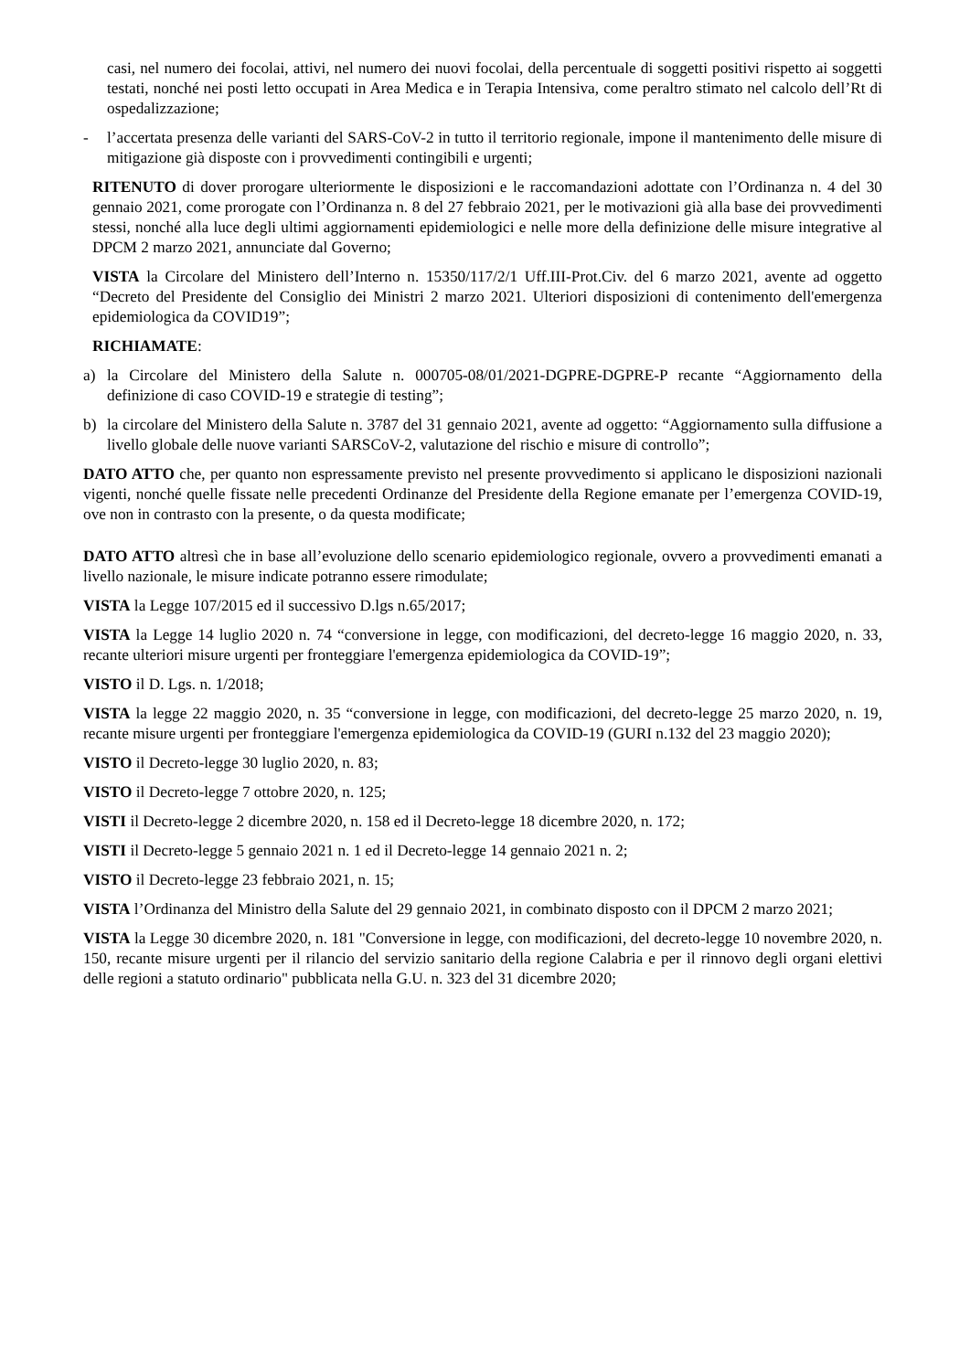casi, nel numero dei focolai, attivi, nel numero dei nuovi focolai, della percentuale di soggetti positivi rispetto ai soggetti testati, nonché nei posti letto occupati in Area Medica e in Terapia Intensiva, come peraltro stimato nel calcolo dell’Rt di ospedalizzazione;
- l’accertata presenza delle varianti del SARS-CoV-2 in tutto il territorio regionale, impone il mantenimento delle misure di mitigazione già disposte con i provvedimenti contingibili e urgenti;
RITENUTO di dover prorogare ulteriormente le disposizioni e le raccomandazioni adottate con l’Ordinanza n. 4 del 30 gennaio 2021, come prorogate con l’Ordinanza n. 8 del 27 febbraio 2021, per le motivazioni già alla base dei provvedimenti stessi, nonché alla luce degli ultimi aggiornamenti epidemiologici e nelle more della definizione delle misure integrative al DPCM 2 marzo 2021, annunciate dal Governo;
VISTA la Circolare del Ministero dell’Interno n. 15350/117/2/1 Uff.III-Prot.Civ. del 6 marzo 2021, avente ad oggetto “Decreto del Presidente del Consiglio dei Ministri 2 marzo 2021. Ulteriori disposizioni di contenimento dell'emergenza epidemiologica da COVID19”;
RICHIAMATE:
a) la Circolare del Ministero della Salute n. 000705-08/01/2021-DGPRE-DGPRE-P recante “Aggiornamento della definizione di caso COVID-19 e strategie di testing”;
b) la circolare del Ministero della Salute n. 3787 del 31 gennaio 2021, avente ad oggetto: “Aggiornamento sulla diffusione a livello globale delle nuove varianti SARSCoV-2, valutazione del rischio e misure di controllo”;
DATO ATTO che, per quanto non espressamente previsto nel presente provvedimento si applicano le disposizioni nazionali vigenti, nonché quelle fissate nelle precedenti Ordinanze del Presidente della Regione emanate per l’emergenza COVID-19, ove non in contrasto con la presente, o da questa modificate;
DATO ATTO altresì che in base all’evoluzione dello scenario epidemiologico regionale, ovvero a provvedimenti emanati a livello nazionale, le misure indicate potranno essere rimodulate;
VISTA la Legge 107/2015 ed il successivo D.lgs n.65/2017;
VISTA la Legge 14 luglio 2020 n. 74 “conversione in legge, con modificazioni, del decreto-legge 16 maggio 2020, n. 33, recante ulteriori misure urgenti per fronteggiare l'emergenza epidemiologica da COVID-19”;
VISTO il D. Lgs. n. 1/2018;
VISTA la legge 22 maggio 2020, n. 35 “conversione in legge, con modificazioni, del decreto-legge 25 marzo 2020, n. 19, recante misure urgenti per fronteggiare l'emergenza epidemiologica da COVID-19 (GURI n.132 del 23 maggio 2020);
VISTO il Decreto-legge 30 luglio 2020, n. 83;
VISTO il Decreto-legge 7 ottobre 2020, n. 125;
VISTI il Decreto-legge 2 dicembre 2020, n. 158 ed il Decreto-legge 18 dicembre 2020, n. 172;
VISTI il Decreto-legge 5 gennaio 2021 n. 1 ed il Decreto-legge 14 gennaio 2021 n. 2;
VISTO il Decreto-legge 23 febbraio 2021, n. 15;
VISTA l’Ordinanza del Ministro della Salute del 29 gennaio 2021, in combinato disposto con il DPCM 2 marzo 2021;
VISTA la Legge 30 dicembre 2020, n. 181 "Conversione in legge, con modificazioni, del decreto-legge 10 novembre 2020, n. 150, recante misure urgenti per il rilancio del servizio sanitario della regione Calabria e per il rinnovo degli organi elettivi delle regioni a statuto ordinario" pubblicata nella G.U. n. 323 del 31 dicembre 2020;